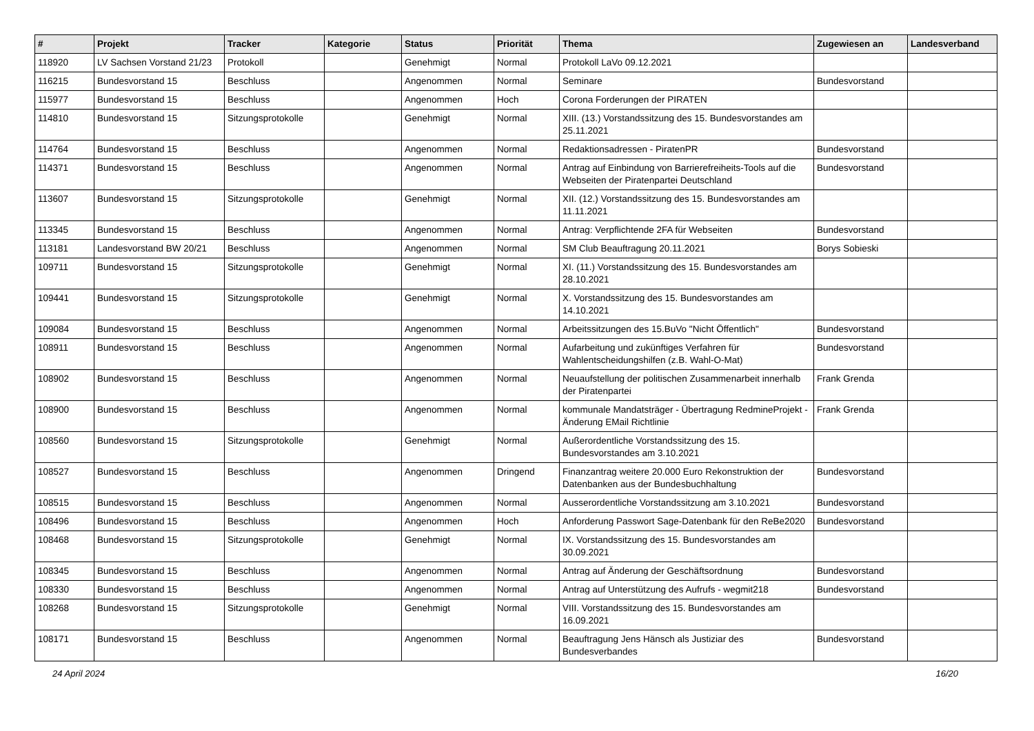| # | Projekt | Tracker | Kategorie | Status | Priorität | Thema | Zugewiesen an | Landesverband |
| --- | --- | --- | --- | --- | --- | --- | --- | --- |
| 118920 | LV Sachsen Vorstand 21/23 | Protokoll | | Genehmigt | Normal | Protokoll LaVo 09.12.2021 | | |
| 116215 | Bundesvorstand 15 | Beschluss | | Angenommen | Normal | Seminare | Bundesvorstand | |
| 115977 | Bundesvorstand 15 | Beschluss | | Angenommen | Hoch | Corona Forderungen der PIRATEN | | |
| 114810 | Bundesvorstand 15 | Sitzungsprotokolle | | Genehmigt | Normal | XIII. (13.) Vorstandssitzung des 15. Bundesvorstandes am 25.11.2021 | | |
| 114764 | Bundesvorstand 15 | Beschluss | | Angenommen | Normal | Redaktionsadressen - PiratenPR | Bundesvorstand | |
| 114371 | Bundesvorstand 15 | Beschluss | | Angenommen | Normal | Antrag auf Einbindung von Barrierefreiheits-Tools auf die Webseiten der Piratenpartei Deutschland | Bundesvorstand | |
| 113607 | Bundesvorstand 15 | Sitzungsprotokolle | | Genehmigt | Normal | XII. (12.) Vorstandssitzung des 15. Bundesvorstandes am 11.11.2021 | | |
| 113345 | Bundesvorstand 15 | Beschluss | | Angenommen | Normal | Antrag: Verpflichtende 2FA für Webseiten | Bundesvorstand | |
| 113181 | Landesvorstand BW 20/21 | Beschluss | | Angenommen | Normal | SM Club Beauftragung 20.11.2021 | Borys Sobieski | |
| 109711 | Bundesvorstand 15 | Sitzungsprotokolle | | Genehmigt | Normal | XI. (11.) Vorstandssitzung des 15. Bundesvorstandes am 28.10.2021 | | |
| 109441 | Bundesvorstand 15 | Sitzungsprotokolle | | Genehmigt | Normal | X. Vorstandssitzung des 15. Bundesvorstandes am 14.10.2021 | | |
| 109084 | Bundesvorstand 15 | Beschluss | | Angenommen | Normal | Arbeitssitzungen des 15.BuVo "Nicht Öffentlich" | Bundesvorstand | |
| 108911 | Bundesvorstand 15 | Beschluss | | Angenommen | Normal | Aufarbeitung und zukünftiges Verfahren für Wahlentscheidungshilfen (z.B. Wahl-O-Mat) | Bundesvorstand | |
| 108902 | Bundesvorstand 15 | Beschluss | | Angenommen | Normal | Neuaufstellung der politischen Zusammenarbeit innerhalb der Piratenpartei | Frank Grenda | |
| 108900 | Bundesvorstand 15 | Beschluss | | Angenommen | Normal | kommunale Mandatsträger - Übertragung RedmineProjekt - Änderung EMail Richtlinie | Frank Grenda | |
| 108560 | Bundesvorstand 15 | Sitzungsprotokolle | | Genehmigt | Normal | Außerordentliche Vorstandssitzung des 15. Bundesvorstandes am 3.10.2021 | | |
| 108527 | Bundesvorstand 15 | Beschluss | | Angenommen | Dringend | Finanzantrag weitere 20.000 Euro Rekonstruktion der Datenbanken aus der Bundesbuchhaltung | Bundesvorstand | |
| 108515 | Bundesvorstand 15 | Beschluss | | Angenommen | Normal | Ausserordentliche Vorstandssitzung am 3.10.2021 | Bundesvorstand | |
| 108496 | Bundesvorstand 15 | Beschluss | | Angenommen | Hoch | Anforderung Passwort Sage-Datenbank für den ReBe2020 | Bundesvorstand | |
| 108468 | Bundesvorstand 15 | Sitzungsprotokolle | | Genehmigt | Normal | IX. Vorstandssitzung des 15. Bundesvorstandes am 30.09.2021 | | |
| 108345 | Bundesvorstand 15 | Beschluss | | Angenommen | Normal | Antrag auf Änderung der Geschäftsordnung | Bundesvorstand | |
| 108330 | Bundesvorstand 15 | Beschluss | | Angenommen | Normal | Antrag auf Unterstützung des Aufrufs - wegmit218 | Bundesvorstand | |
| 108268 | Bundesvorstand 15 | Sitzungsprotokolle | | Genehmigt | Normal | VIII. Vorstandssitzung des 15. Bundesvorstandes am 16.09.2021 | | |
| 108171 | Bundesvorstand 15 | Beschluss | | Angenommen | Normal | Beauftragung Jens Hänsch als Justiziar des Bundesverbandes | Bundesvorstand | |
24 April 2024 16/20